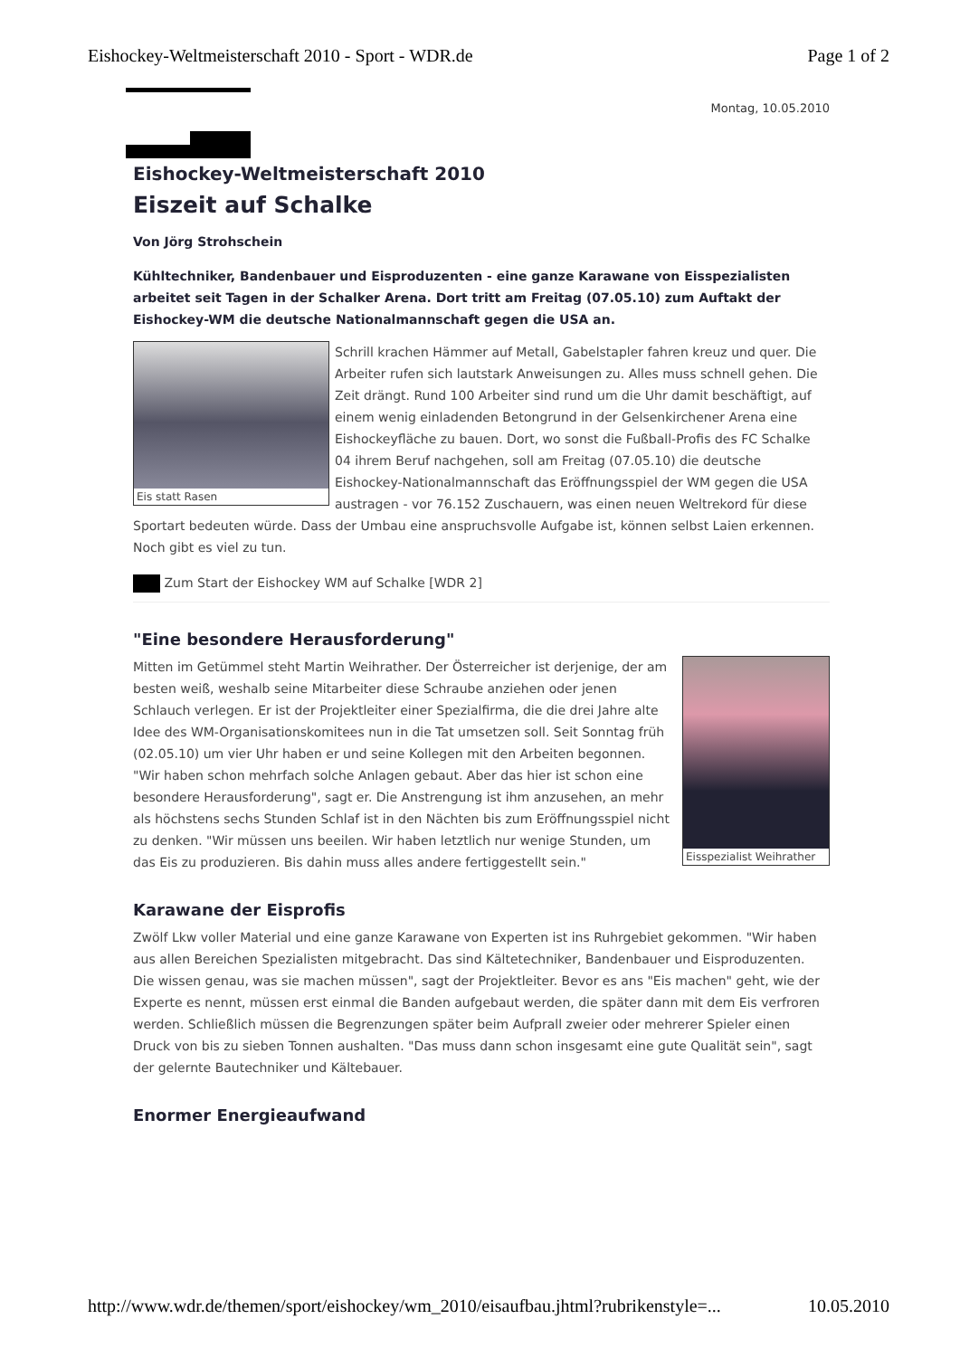Eishockey-Weltmeisterschaft 2010 - Sport - WDR.de Page 1 of 2
Montag, 10.05.2010
Eishockey-Weltmeisterschaft 2010
Eiszeit auf Schalke
Von Jörg Strohschein
Kühltechniker, Bandenbauer und Eisproduzenten - eine ganze Karawane von Eisspezialisten arbeitet seit Tagen in der Schalker Arena. Dort tritt am Freitag (07.05.10) zum Auftakt der Eishockey-WM die deutsche Nationalmannschaft gegen die USA an.
Eis statt Rasen
Schrill krachen Hämmer auf Metall, Gabelstapler fahren kreuz und quer. Die Arbeiter rufen sich lautstark Anweisungen zu. Alles muss schnell gehen. Die Zeit drängt. Rund 100 Arbeiter sind rund um die Uhr damit beschäftigt, auf einem wenig einladenden Betongrund in der Gelsenkirchener Arena eine Eishockeyfläche zu bauen. Dort, wo sonst die Fußball-Profis des FC Schalke 04 ihrem Beruf nachgehen, soll am Freitag (07.05.10) die deutsche Eishockey-Nationalmannschaft das Eröffnungsspiel der WM gegen die USA austragen - vor 76.152 Zuschauern, was einen neuen Weltrekord für diese Sportart bedeuten würde. Dass der Umbau eine anspruchsvolle Aufgabe ist, können selbst Laien erkennen. Noch gibt es viel zu tun.
Zum Start der Eishockey WM auf Schalke [WDR 2]
"Eine besondere Herausforderung"
Eisspezialist Weihrather
Mitten im Getümmel steht Martin Weihrather. Der Österreicher ist derjenige, der am besten weiß, weshalb seine Mitarbeiter diese Schraube anziehen oder jenen Schlauch verlegen. Er ist der Projektleiter einer Spezialfirma, die die drei Jahre alte Idee des WM-Organisationskomitees nun in die Tat umsetzen soll. Seit Sonntag früh (02.05.10) um vier Uhr haben er und seine Kollegen mit den Arbeiten begonnen. "Wir haben schon mehrfach solche Anlagen gebaut. Aber das hier ist schon eine besondere Herausforderung", sagt er. Die Anstrengung ist ihm anzusehen, an mehr als höchstens sechs Stunden Schlaf ist in den Nächten bis zum Eröffnungsspiel nicht zu denken. "Wir müssen uns beeilen. Wir haben letztlich nur wenige Stunden, um das Eis zu produzieren. Bis dahin muss alles andere fertiggestellt sein."
Karawane der Eisprofis
Zwölf Lkw voller Material und eine ganze Karawane von Experten ist ins Ruhrgebiet gekommen. "Wir haben aus allen Bereichen Spezialisten mitgebracht. Das sind Kältetechniker, Bandenbauer und Eisproduzenten. Die wissen genau, was sie machen müssen", sagt der Projektleiter. Bevor es ans "Eis machen" geht, wie der Experte es nennt, müssen erst einmal die Banden aufgebaut werden, die später dann mit dem Eis verfroren werden. Schließlich müssen die Begrenzungen später beim Aufprall zweier oder mehrerer Spieler einen Druck von bis zu sieben Tonnen aushalten. "Das muss dann schon insgesamt eine gute Qualität sein", sagt der gelernte Bautechniker und Kältebauer.
Enormer Energieaufwand
http://www.wdr.de/themen/sport/eishockey/wm_2010/eisaufbau.jhtml?rubrikenstyle=... 10.05.2010